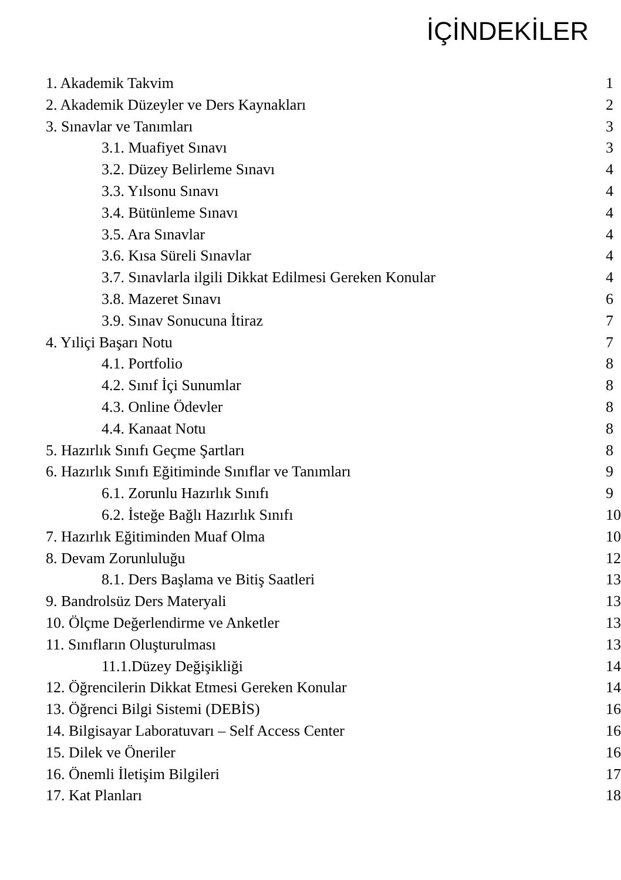İÇİNDEKİLER
| 1. Akademik Takvim | 1 |
| 2. Akademik Düzeyler ve Ders Kaynakları | 2 |
| 3. Sınavlar ve Tanımları | 3 |
| 3.1. Muafiyet Sınavı | 3 |
| 3.2. Düzey Belirleme Sınavı | 4 |
| 3.3. Yılsonu Sınavı | 4 |
| 3.4. Bütünleme Sınavı | 4 |
| 3.5. Ara Sınavlar | 4 |
| 3.6. Kısa Süreli Sınavlar | 4 |
| 3.7. Sınavlarla ilgili Dikkat Edilmesi Gereken Konular | 4 |
| 3.8. Mazeret Sınavı | 6 |
| 3.9. Sınav Sonucuna İtiraz | 7 |
| 4. Yıliçi Başarı Notu | 7 |
| 4.1. Portfolio | 8 |
| 4.2. Sınıf İçi Sunumlar | 8 |
| 4.3. Online Ödevler | 8 |
| 4.4. Kanaat Notu | 8 |
| 5. Hazırlık Sınıfı Geçme Şartları | 8 |
| 6. Hazırlık Sınıfı Eğitiminde Sınıflar ve Tanımları | 9 |
| 6.1. Zorunlu Hazırlık Sınıfı | 9 |
| 6.2. İsteğe Bağlı Hazırlık Sınıfı | 10 |
| 7. Hazırlık Eğitiminden Muaf Olma | 10 |
| 8. Devam Zorunluluğu | 12 |
| 8.1. Ders Başlama ve Bitiş Saatleri | 13 |
| 9. Bandrolsüz Ders Materyali | 13 |
| 10. Ölçme Değerlendirme ve Anketler | 13 |
| 11. Sınıfların Oluşturulması | 13 |
| 11.1.Düzey Değişikliği | 14 |
| 12. Öğrencilerin Dikkat Etmesi Gereken Konular | 14 |
| 13. Öğrenci Bilgi Sistemi (DEBİS) | 16 |
| 14. Bilgisayar Laboratuvarı – Self Access Center | 16 |
| 15. Dilek ve Öneriler | 16 |
| 16. Önemli İletişim Bilgileri | 17 |
| 17. Kat Planları | 18 |